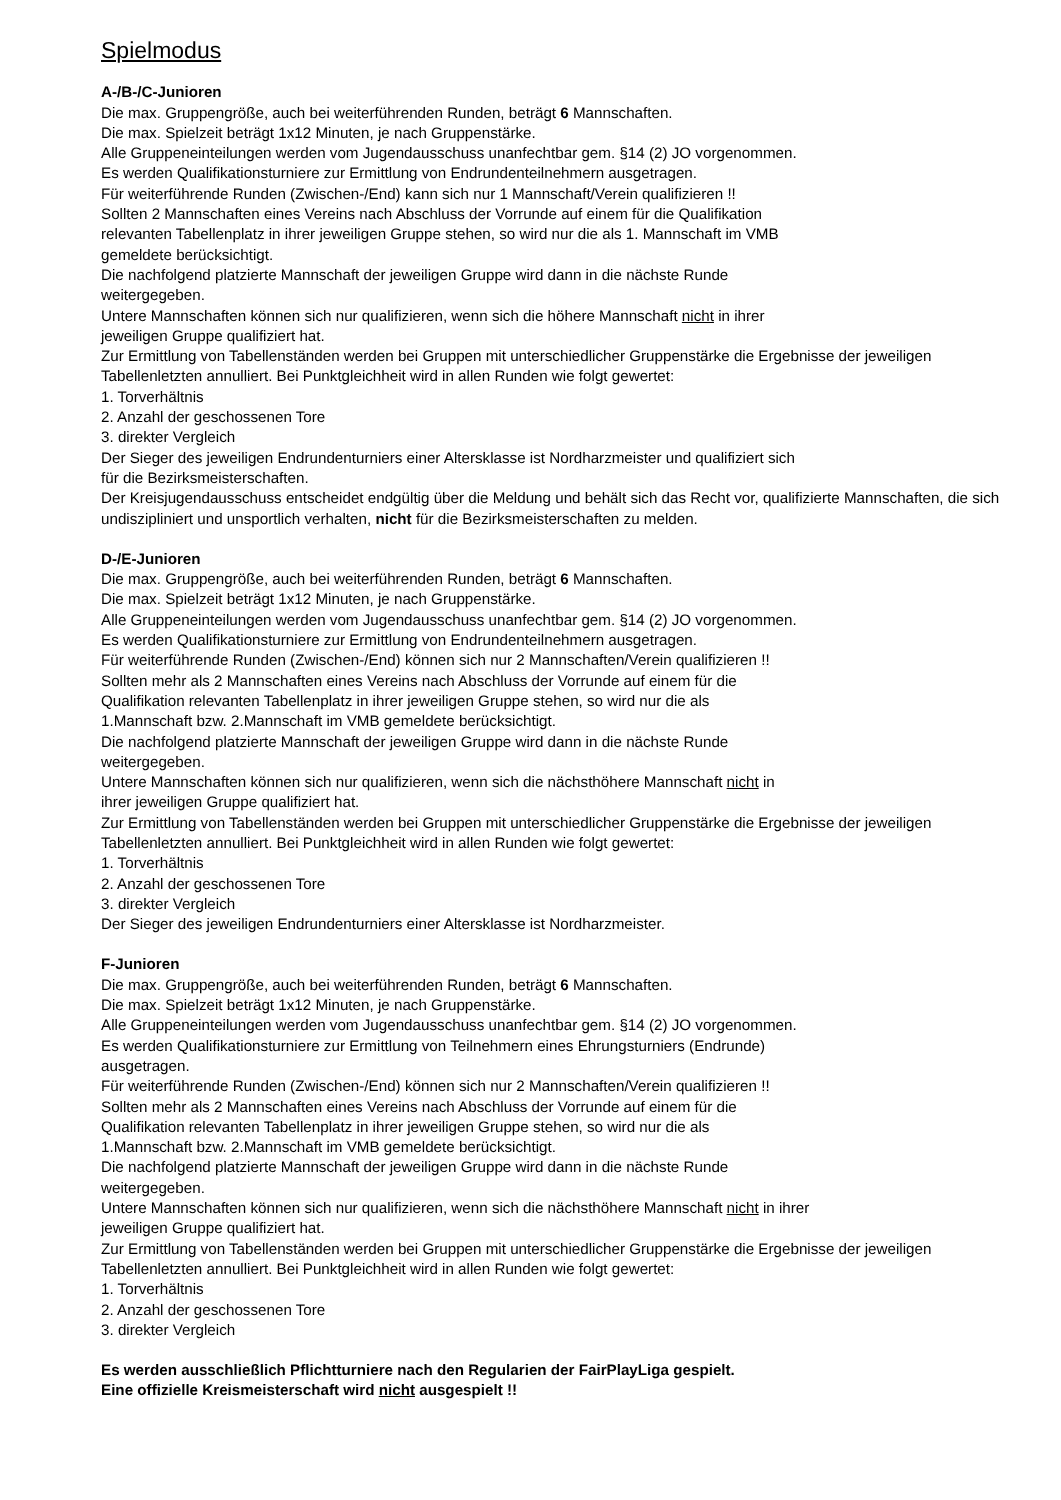Spielmodus
A-/B-/C-Junioren
Die max. Gruppengröße, auch bei weiterführenden Runden, beträgt 6 Mannschaften.
Die max. Spielzeit beträgt 1x12 Minuten, je nach Gruppenstärke.
Alle Gruppeneinteilungen werden vom Jugendausschuss unanfechtbar gem. §14 (2) JO vorgenommen.
Es werden Qualifikationsturniere zur Ermittlung von Endrundenteilnehmern ausgetragen.
Für weiterführende Runden (Zwischen-/End) kann sich nur 1 Mannschaft/Verein qualifizieren !!
Sollten 2 Mannschaften eines Vereins nach Abschluss der Vorrunde auf einem für die Qualifikation
relevanten Tabellenplatz in ihrer jeweiligen Gruppe stehen, so wird nur die als 1. Mannschaft im VMB
gemeldete berücksichtigt.
Die nachfolgend platzierte Mannschaft der jeweiligen Gruppe wird dann in die nächste Runde
weitergegeben.
Untere Mannschaften können sich nur qualifizieren, wenn sich die höhere Mannschaft nicht in ihrer
jeweiligen Gruppe qualifiziert hat.
Zur Ermittlung von Tabellenständen werden bei Gruppen mit unterschiedlicher Gruppenstärke die Ergebnisse der jeweiligen Tabellenletzten annulliert. Bei Punktgleichheit wird in allen Runden wie folgt gewertet:
1. Torverhältnis
2. Anzahl der geschossenen Tore
3. direkter Vergleich
Der Sieger des jeweiligen Endrundenturniers einer Altersklasse ist Nordharzmeister und qualifiziert sich
für die Bezirksmeisterschaften.
Der Kreisjugendausschuss entscheidet endgültig über die Meldung und behält sich das Recht vor, qualifizierte Mannschaften, die sich undiszipliniert und unsportlich verhalten, nicht für die Bezirksmeisterschaften zu melden.
D-/E-Junioren
Die max. Gruppengröße, auch bei weiterführenden Runden, beträgt 6 Mannschaften.
Die max. Spielzeit beträgt 1x12 Minuten, je nach Gruppenstärke.
Alle Gruppeneinteilungen werden vom Jugendausschuss unanfechtbar gem. §14 (2) JO vorgenommen.
Es werden Qualifikationsturniere zur Ermittlung von Endrundenteilnehmern ausgetragen.
Für weiterführende Runden (Zwischen-/End) können sich nur 2 Mannschaften/Verein qualifizieren !!
Sollten mehr als 2 Mannschaften eines Vereins nach Abschluss der Vorrunde auf einem für die
Qualifikation relevanten Tabellenplatz in ihrer jeweiligen Gruppe stehen, so wird nur die als
1.Mannschaft bzw. 2.Mannschaft im VMB gemeldete berücksichtigt.
Die nachfolgend platzierte Mannschaft der jeweiligen Gruppe wird dann in die nächste Runde
weitergegeben.
Untere Mannschaften können sich nur qualifizieren, wenn sich die nächsthöhere Mannschaft nicht in
ihrer jeweiligen Gruppe qualifiziert hat.
Zur Ermittlung von Tabellenständen werden bei Gruppen mit unterschiedlicher Gruppenstärke die Ergebnisse der jeweiligen Tabellenletzten annulliert. Bei Punktgleichheit wird in allen Runden wie folgt gewertet:
1. Torverhältnis
2. Anzahl der geschossenen Tore
3. direkter Vergleich
Der Sieger des jeweiligen Endrundenturniers einer Altersklasse ist Nordharzmeister.
F-Junioren
Die max. Gruppengröße, auch bei weiterführenden Runden, beträgt 6 Mannschaften.
Die max. Spielzeit beträgt 1x12 Minuten, je nach Gruppenstärke.
Alle Gruppeneinteilungen werden vom Jugendausschuss unanfechtbar gem. §14 (2) JO vorgenommen.
Es werden Qualifikationsturniere zur Ermittlung von Teilnehmern eines Ehrungsturniers (Endrunde)
ausgetragen.
Für weiterführende Runden (Zwischen-/End) können sich nur 2 Mannschaften/Verein qualifizieren !!
Sollten mehr als 2 Mannschaften eines Vereins nach Abschluss der Vorrunde auf einem für die
Qualifikation relevanten Tabellenplatz in ihrer jeweiligen Gruppe stehen, so wird nur die als
1.Mannschaft bzw. 2.Mannschaft im VMB gemeldete berücksichtigt.
Die nachfolgend platzierte Mannschaft der jeweiligen Gruppe wird dann in die nächste Runde
weitergegeben.
Untere Mannschaften können sich nur qualifizieren, wenn sich die nächsthöhere Mannschaft nicht in ihrer
jeweiligen Gruppe qualifiziert hat.
Zur Ermittlung von Tabellenständen werden bei Gruppen mit unterschiedlicher Gruppenstärke die Ergebnisse der jeweiligen Tabellenletzten annulliert. Bei Punktgleichheit wird in allen Runden wie folgt gewertet:
1. Torverhältnis
2. Anzahl der geschossenen Tore
3. direkter Vergleich
Es werden ausschließlich Pflichtturniere nach den Regularien der FairPlayLiga gespielt.
Eine offizielle Kreismeisterschaft wird nicht ausgespielt !!